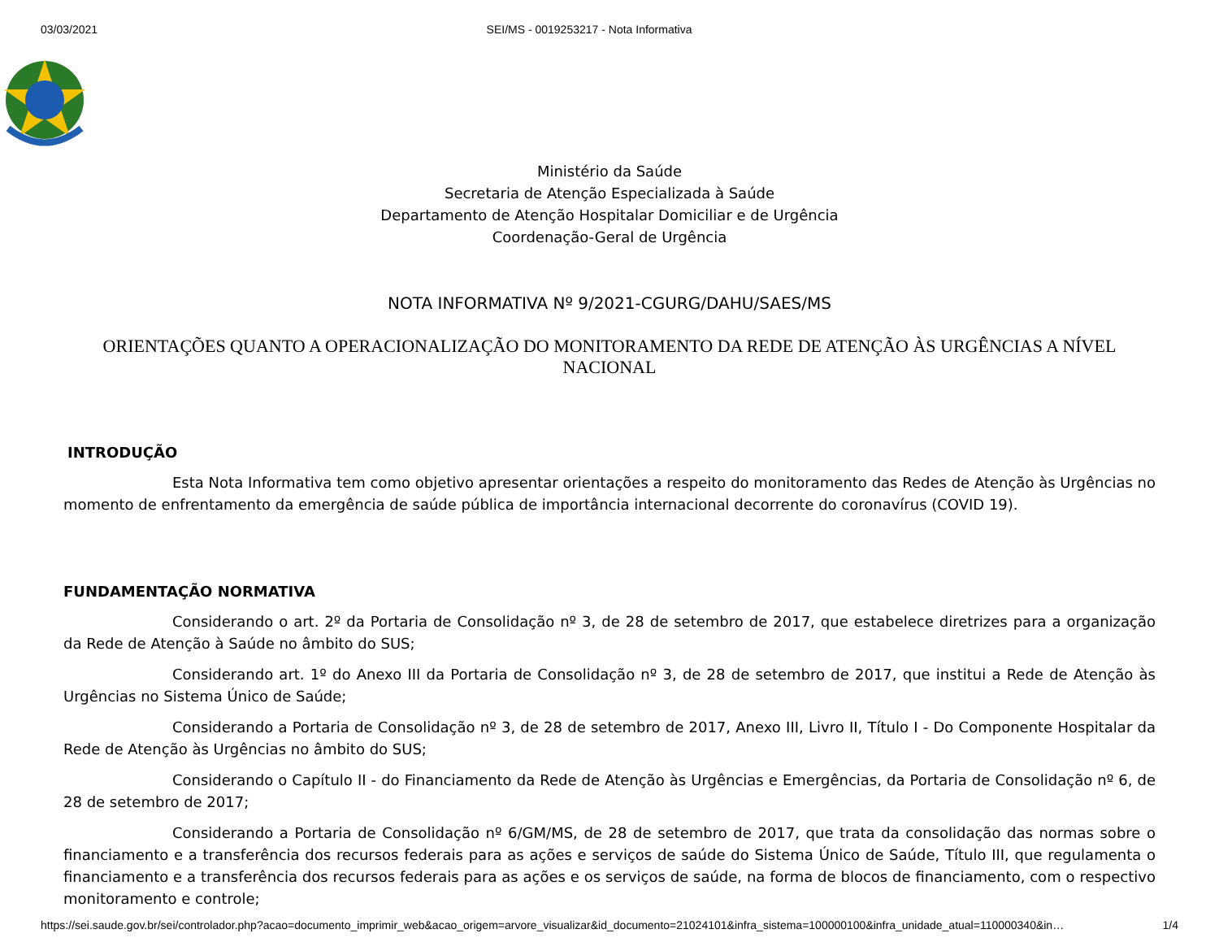03/03/2021 SEI/MS - 0019253217 - Nota Informativa
Ministério da Saúde
Secretaria de Atenção Especializada à Saúde
Departamento de Atenção Hospitalar Domiciliar e de Urgência
Coordenação-Geral de Urgência
NOTA INFORMATIVA Nº 9/2021-CGURG/DAHU/SAES/MS
ORIENTAÇÕES QUANTO A OPERACIONALIZAÇÃO DO MONITORAMENTO DA REDE DE ATENÇÃO ÀS URGÊNCIAS A NÍVEL NACIONAL
INTRODUÇÃO
Esta Nota Informativa tem como objetivo apresentar orientações a respeito do monitoramento das Redes de Atenção às Urgências no momento de enfrentamento da emergência de saúde pública de importância internacional decorrente do coronavírus (COVID 19).
FUNDAMENTAÇÃO NORMATIVA
Considerando o art. 2º da Portaria de Consolidação nº 3, de 28 de setembro de 2017, que estabelece diretrizes para a organização da Rede de Atenção à Saúde no âmbito do SUS;
Considerando art. 1º do Anexo III da Portaria de Consolidação nº 3, de 28 de setembro de 2017, que institui a Rede de Atenção às Urgências no Sistema Único de Saúde;
Considerando a Portaria de Consolidação nº 3, de 28 de setembro de 2017, Anexo III, Livro II, Título I - Do Componente Hospitalar da Rede de Atenção às Urgências no âmbito do SUS;
Considerando o Capítulo II - do Financiamento da Rede de Atenção às Urgências e Emergências, da Portaria de Consolidação nº 6, de 28 de setembro de 2017;
Considerando a Portaria de Consolidação nº 6/GM/MS, de 28 de setembro de 2017, que trata da consolidação das normas sobre o financiamento e a transferência dos recursos federais para as ações e serviços de saúde do Sistema Único de Saúde, Título III, que regulamenta o financiamento e a transferência dos recursos federais para as ações e os serviços de saúde, na forma de blocos de financiamento, com o respectivo monitoramento e controle;
https://sei.saude.gov.br/sei/controlador.php?acao=documento_imprimir_web&acao_origem=arvore_visualizar&id_documento=21024101&infra_sistema=100000100&infra_unidade_atual=110000340&in… 1/4